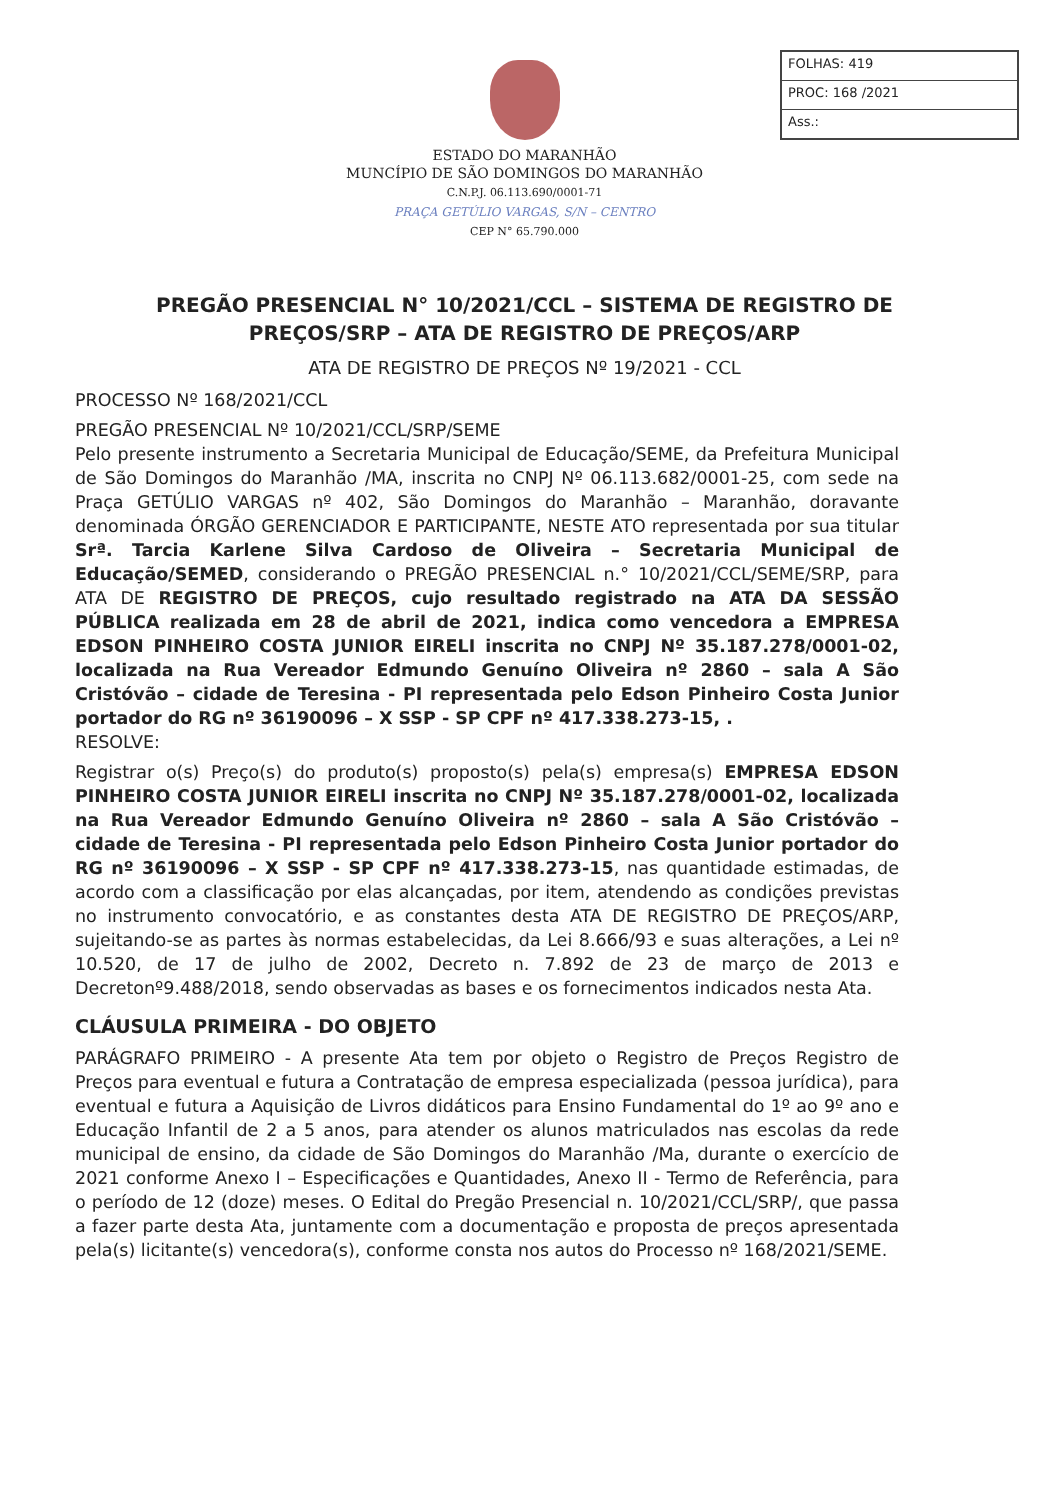FOLHAS: 419
PROC: 168 /2021
Ass.:
ESTADO DO MARANHÃO
MUNCÍPIO DE SÃO DOMINGOS DO MARANHÃO
C.N.P.J. 06.113.690/0001-71
PRAÇA GETÚLIO VARGAS, S/N – CENTRO
CEP N° 65.790.000
PREGÃO PRESENCIAL N° 10/2021/CCL – SISTEMA DE REGISTRO DE PREÇOS/SRP – ATA DE REGISTRO DE PREÇOS/ARP
ATA DE REGISTRO DE PREÇOS Nº 19/2021 - CCL
PROCESSO Nº 168/2021/CCL
PREGÃO PRESENCIAL Nº 10/2021/CCL/SRP/SEME
Pelo presente instrumento a Secretaria Municipal de Educação/SEME, da Prefeitura Municipal de São Domingos do Maranhão /MA, inscrita no CNPJ Nº 06.113.682/0001-25, com sede na Praça GETÚLIO VARGAS nº 402, São Domingos do Maranhão – Maranhão, doravante denominada ÓRGÃO GERENCIADOR E PARTICIPANTE, NESTE ATO representada por sua titular Srª. Tarcia Karlene Silva Cardoso de Oliveira – Secretaria Municipal de Educação/SEMED, considerando o PREGÃO PRESENCIAL n.° 10/2021/CCL/SEME/SRP, para ATA DE REGISTRO DE PREÇOS, cujo resultado registrado na ATA DA SESSÃO PÚBLICA realizada em 28 de abril de 2021, indica como vencedora a EMPRESA EDSON PINHEIRO COSTA JUNIOR EIRELI inscrita no CNPJ Nº 35.187.278/0001-02, localizada na Rua Vereador Edmundo Genuíno Oliveira nº 2860 – sala A São Cristóvão – cidade de Teresina - PI representada pelo Edson Pinheiro Costa Junior portador do RG nº 36190096 – X SSP - SP CPF nº 417.338.273-15, .
RESOLVE:
Registrar o(s) Preço(s) do produto(s) proposto(s) pela(s) empresa(s) EMPRESA EDSON PINHEIRO COSTA JUNIOR EIRELI inscrita no CNPJ Nº 35.187.278/0001-02, localizada na Rua Vereador Edmundo Genuíno Oliveira nº 2860 – sala A São Cristóvão – cidade de Teresina - PI representada pelo Edson Pinheiro Costa Junior portador do RG nº 36190096 – X SSP - SP CPF nº 417.338.273-15, nas quantidade estimadas, de acordo com a classificação por elas alcançadas, por item, atendendo as condições previstas no instrumento convocatório, e as constantes desta ATA DE REGISTRO DE PREÇOS/ARP, sujeitando-se as partes às normas estabelecidas, da Lei 8.666/93 e suas alterações, a Lei nº 10.520, de 17 de julho de 2002, Decreto n. 7.892 de 23 de março de 2013 e Decretonº9.488/2018, sendo observadas as bases e os fornecimentos indicados nesta Ata.
CLÁUSULA PRIMEIRA - DO OBJETO
PARÁGRAFO PRIMEIRO - A presente Ata tem por objeto o Registro de Preços Registro de Preços para eventual e futura a Contratação de empresa especializada (pessoa jurídica), para eventual e futura a Aquisição de Livros didáticos para Ensino Fundamental do 1º ao 9º ano e Educação Infantil de 2 a 5 anos, para atender os alunos matriculados nas escolas da rede municipal de ensino, da cidade de São Domingos do Maranhão /Ma, durante o exercício de 2021 conforme Anexo I – Especificações e Quantidades, Anexo II - Termo de Referência, para o período de 12 (doze) meses. O Edital do Pregão Presencial n. 10/2021/CCL/SRP/, que passa a fazer parte desta Ata, juntamente com a documentação e proposta de preços apresentada pela(s) licitante(s) vencedora(s), conforme consta nos autos do Processo nº 168/2021/SEME.